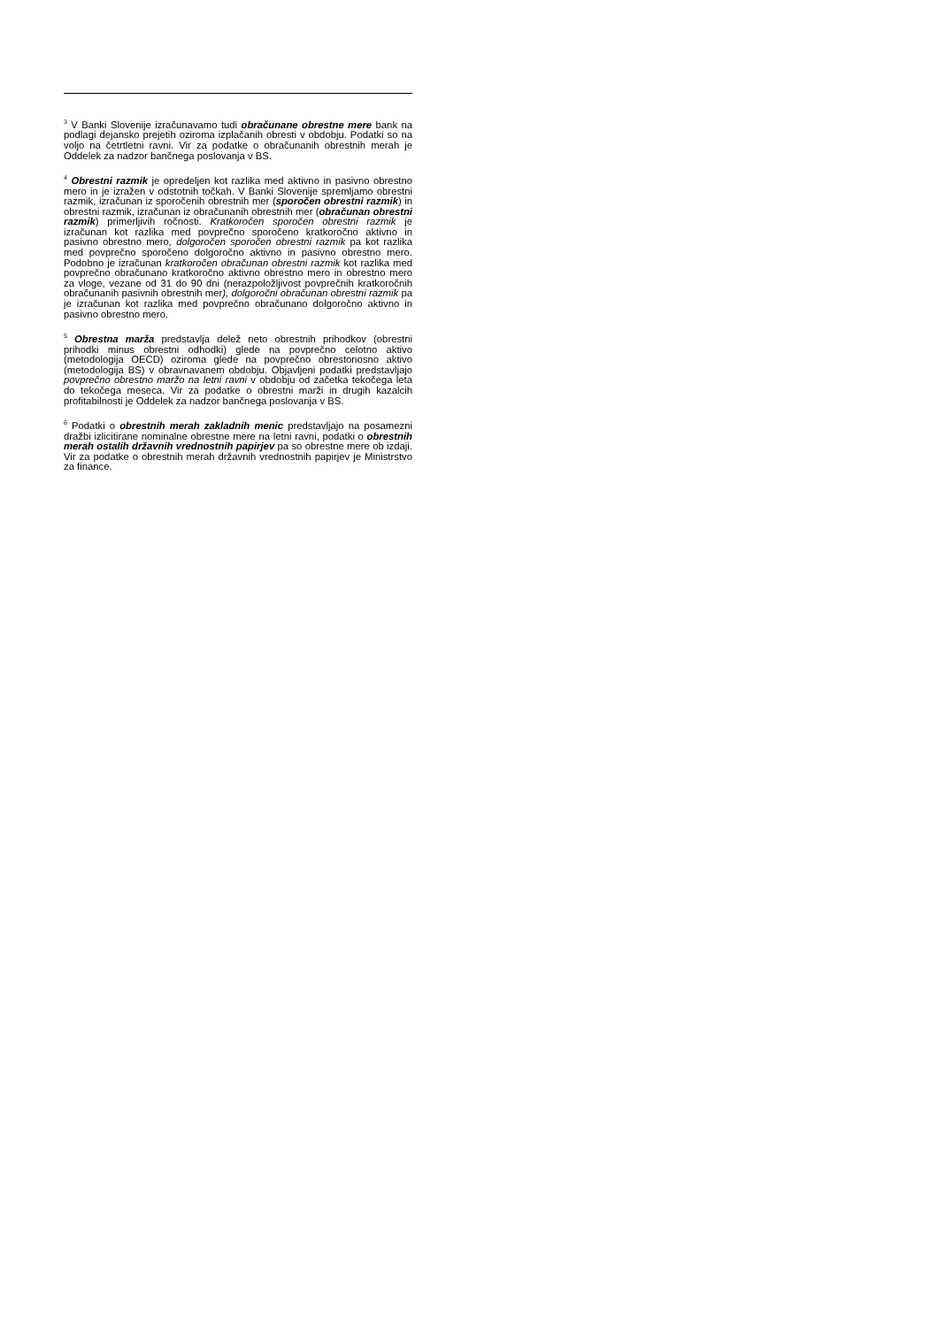<sup>3</sup> V Banki Slovenije izračunavamo tudi obračunane obrestne mere bank na podlagi dejansko prejetih oziroma izplačanih obresti v obdobju. Podatki so na voljo na četrtletni ravni. Vir za podatke o obračunanih obrestnih merah je Oddelek za nadzor bančnega poslovanja v BS.
<sup>4</sup> Obrestni razmik je opredeljen kot razlika med aktivno in pasivno obrestno mero in je izražen v odstotnih točkah. V Banki Slovenije spremljamo obrestni razmik, izračunan iz sporočenih obrestnih mer (sporočen obrestni razmik) in obrestni razmik, izračunan iz obračunanih obrestnih mer (obračunan obrestni razmik) primerljivih ročnosti. Kratkoročen sporočen obrestni razmik je izračunan kot razlika med povprečno sporočeno kratkoročno aktivno in pasivno obrestno mero, dolgoročen sporočen obrestni razmik pa kot razlika med povprečno sporočeno dolgoročno aktivno in pasivno obrestno mero. Podobno je izračunan kratkoročen obračunan obrestni razmik kot razlika med povprečno obračunano kratkoročno aktivno obrestno mero in obrestno mero za vloge, vezane od 31 do 90 dni (nerazpoložljivost povprečnih kratkoročnih obračunanih pasivnih obrestnih mer), dolgoročni obračunan obrestni razmik pa je izračunan kot razlika med povprečno obračunano dolgoročno aktivno in pasivno obrestno mero.
<sup>5</sup> Obrestna marža predstavlja delež neto obrestnih prihodkov (obrestni prihodki minus obrestni odhodki) glede na povprečno celotno aktivo (metodologija OECD) oziroma glede na povprečno obrestonosno aktivo (metodologija BS) v obravnavanem obdobju. Objavljeni podatki predstavljajo povprečno obrestno maržo na letni ravni v obdobju od začetka tekočega leta do tekočega meseca. Vir za podatke o obrestni marži in drugih kazalcih profitabilnosti je Oddelek za nadzor bančnega poslovanja v BS.
<sup>6</sup> Podatki o obrestnih merah zakladnih menic predstavljajo na posamezni dražbi izlicitirane nominalne obrestne mere na letni ravni, podatki o obrestnih merah ostalih državnih vrednostnih papirjev pa so obrestne mere ob izdaji. Vir za podatke o obrestnih merah državnih vrednostnih papirjev je Ministrstvo za finance.